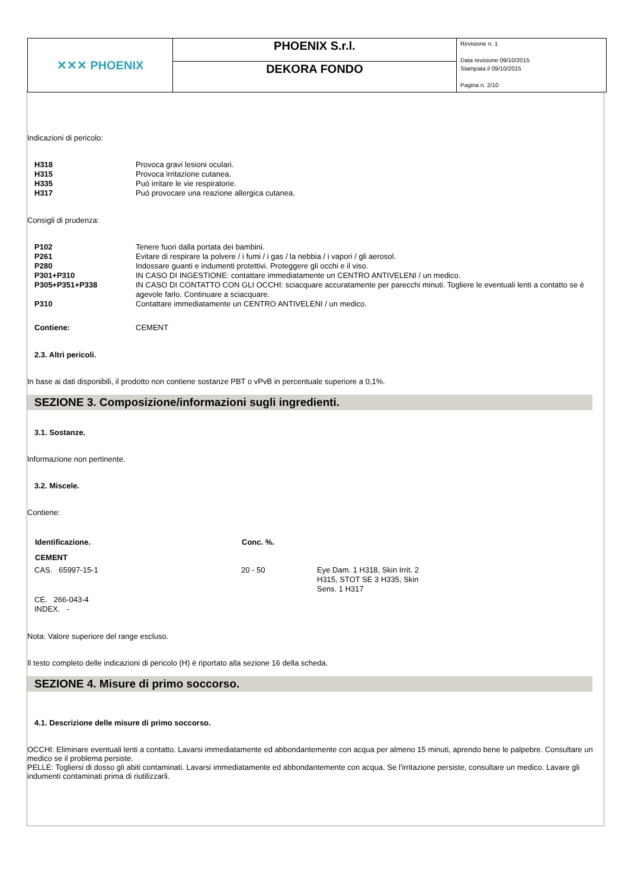| ✕✕✕ PHOENIX | PHOENIX S.r.l. | Revisione n. 1 Data revisione 09/10/2015 Stampata il 09/10/2015 Pagina n. 2/10 |
| | DEKORA FONDO | |
Indicazioni di pericolo:
| H318 | Provoca gravi lesioni oculari. |
| H315 | Provoca irritazione cutanea. |
| H335 | Può irritare le vie respiratorie. |
| H317 | Può provocare una reazione allergica cutanea. |
Consigli di prudenza:
| P102 | Tenere fuori dalla portata dei bambini. |
| P261 | Evitare di respirare la polvere / i fumi / i gas / la nebbia / i vapori / gli aerosol. |
| P280 | Indossare guanti e indumenti protettivi. Proteggere gli occhi e il viso. |
| P301+P310 | IN CASO DI INGESTIONE: contattare immediatamente un CENTRO ANTIVELENI / un medico. |
| P305+P351+P338 | IN CASO DI CONTATTO CON GLI OCCHI: sciacquare accuratamente per parecchi minuti. Togliere le eventuali lenti a contatto se è agevole farlo. Continuare a sciacquare. |
| P310 | Contattare immediatamente un CENTRO ANTIVELENI / un medico. |
| Contiene: | CEMENT |
2.3. Altri pericoli.
In base ai dati disponibili, il prodotto non contiene sostanze PBT o vPvB in percentuale superiore a 0,1%.
SEZIONE 3. Composizione/informazioni sugli ingredienti.
3.1. Sostanze.
Informazione non pertinente.
3.2. Miscele.
Contiene:
| Identificazione. | Conc. %. | |
| --- | --- | --- |
| CEMENT | | |
| CAS. 65997-15-1 | 20 - 50 | Eye Dam. 1 H318, Skin Irrit. 2 H315, STOT SE 3 H335, Skin Sens. 1 H317 |
| CE. 266-043-4 | | |
| INDEX. - | | |
Nota: Valore superiore del range escluso.
Il testo completo delle indicazioni di pericolo (H) è riportato alla sezione 16 della scheda.
SEZIONE 4. Misure di primo soccorso.
4.1. Descrizione delle misure di primo soccorso.
OCCHI: Eliminare eventuali lenti a contatto. Lavarsi immediatamente ed abbondantemente con acqua per almeno 15 minuti, aprendo bene le palpebre. Consultare un medico se il problema persiste.
PELLE: Togliersi di dosso gli abiti contaminati. Lavarsi immediatamente ed abbondantemente con acqua. Se l'irritazione persiste, consultare un medico. Lavare gli indumenti contaminati prima di riutilizzarli.